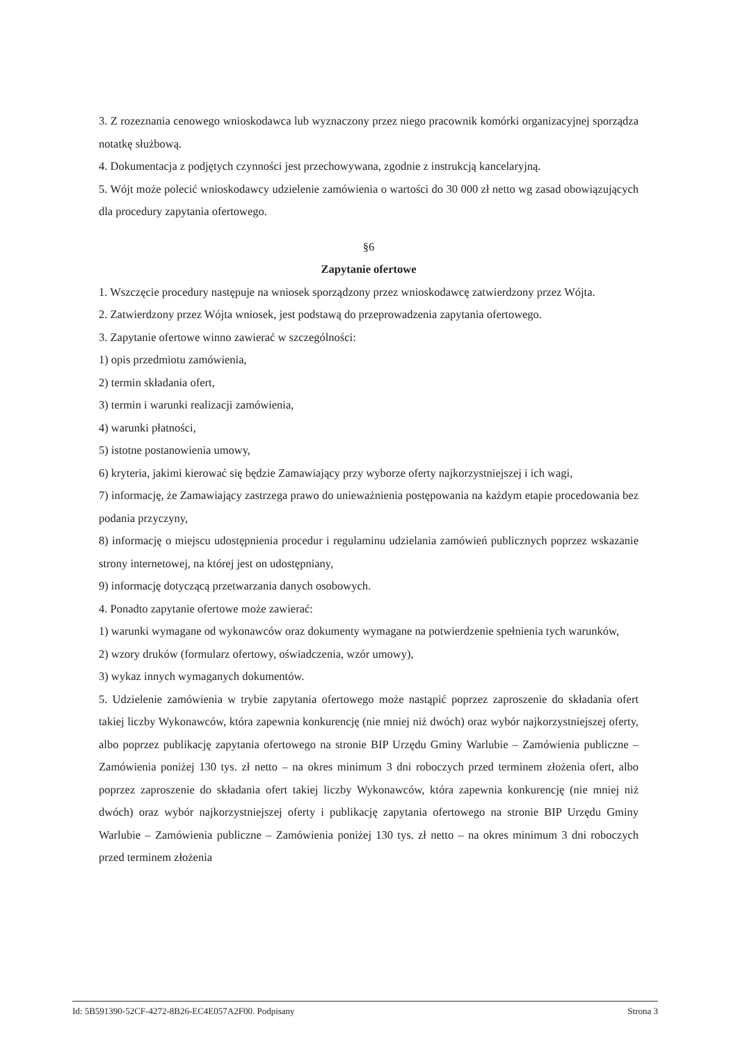3. Z rozeznania cenowego wnioskodawca lub wyznaczony przez niego pracownik komórki organizacyjnej sporządza notatkę służbową.
4. Dokumentacja z podjętych czynności jest przechowywana, zgodnie z instrukcją kancelaryjną.
5. Wójt może polecić wnioskodawcy udzielenie zamówienia o wartości do 30 000 zł netto wg zasad obowiązujących dla procedury zapytania ofertowego.
§6
Zapytanie ofertowe
1. Wszczęcie procedury następuje na wniosek sporządzony przez wnioskodawcę zatwierdzony przez Wójta.
2. Zatwierdzony przez Wójta wniosek, jest podstawą do przeprowadzenia zapytania ofertowego.
3. Zapytanie ofertowe winno zawierać w szczególności:
1) opis przedmiotu zamówienia,
2) termin składania ofert,
3) termin i warunki realizacji zamówienia,
4) warunki płatności,
5) istotne postanowienia umowy,
6) kryteria, jakimi kierować się będzie Zamawiający przy wyborze oferty najkorzystniejszej i ich wagi,
7) informację, że Zamawiający zastrzega prawo do unieważnienia postępowania na każdym etapie procedowania bez podania przyczyny,
8) informację o miejscu udostępnienia procedur i regulaminu udzielania zamówień publicznych poprzez wskazanie strony internetowej, na której jest on udostępniany,
9) informację dotyczącą przetwarzania danych osobowych.
4. Ponadto zapytanie ofertowe może zawierać:
1) warunki wymagane od wykonawców oraz dokumenty wymagane na potwierdzenie spełnienia tych warunków,
2) wzory druków (formularz ofertowy, oświadczenia, wzór umowy),
3) wykaz innych wymaganych dokumentów.
5. Udzielenie zamówienia w trybie zapytania ofertowego może nastąpić poprzez zaproszenie do składania ofert takiej liczby Wykonawców, która zapewnia konkurencję (nie mniej niż dwóch) oraz wybór najkorzystniejszej oferty, albo poprzez publikację zapytania ofertowego na stronie BIP Urzędu Gminy Warlubie – Zamówienia publiczne – Zamówienia poniżej 130 tys. zł netto – na okres minimum 3 dni roboczych przed terminem złożenia ofert, albo poprzez zaproszenie do składania ofert takiej liczby Wykonawców, która zapewnia konkurencję (nie mniej niż dwóch) oraz wybór najkorzystniejszej oferty i publikację zapytania ofertowego na stronie BIP Urzędu Gminy Warlubie – Zamówienia publiczne – Zamówienia poniżej 130 tys. zł netto – na okres minimum 3 dni roboczych przed terminem złożenia
Id: 5B591390-52CF-4272-8B26-EC4E057A2F00. Podpisany Strona 3